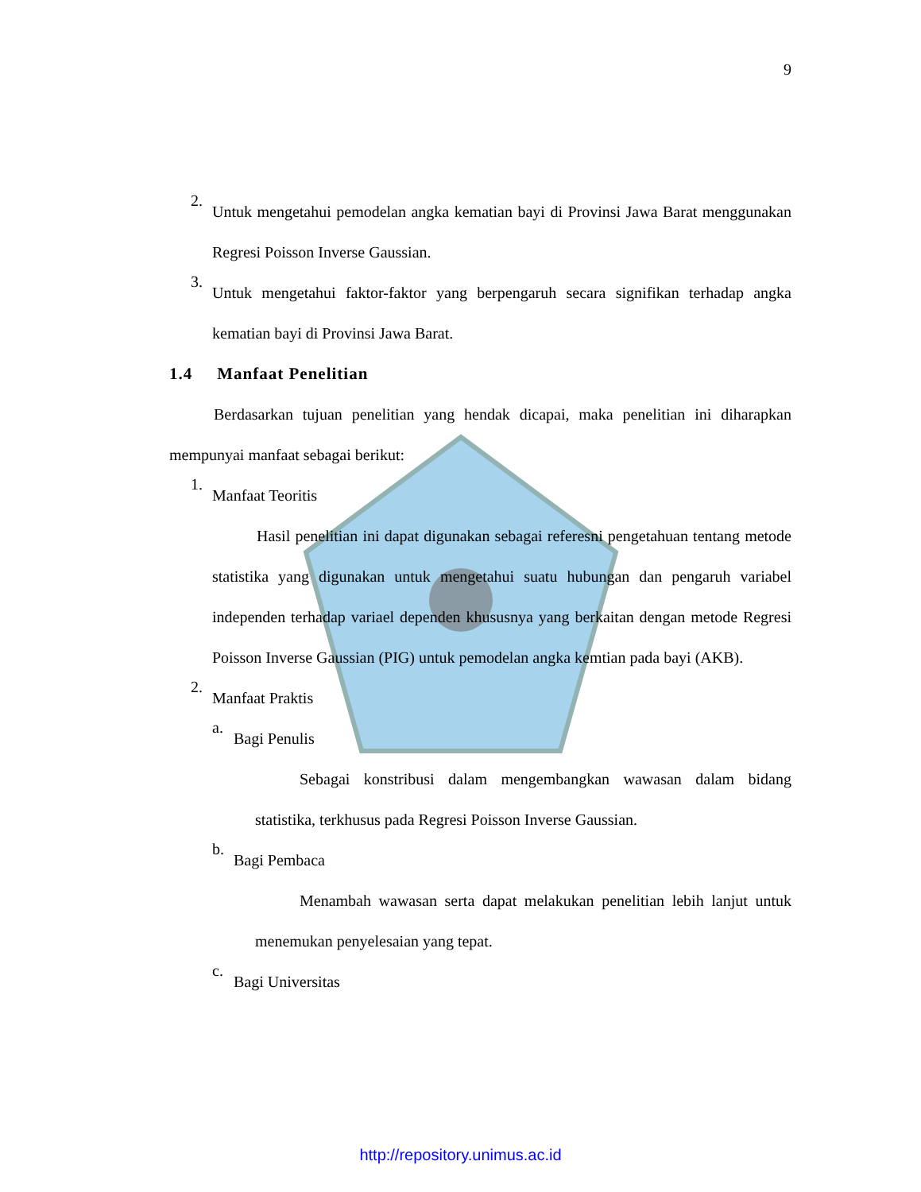9
2.
Untuk mengetahui pemodelan angka kematian bayi di Provinsi Jawa Barat menggunakan Regresi Poisson Inverse Gaussian.
3.
Untuk mengetahui faktor-faktor yang berpengaruh secara signifikan terhadap angka kematian bayi di Provinsi Jawa Barat.
1.4 Manfaat Penelitian
Berdasarkan tujuan penelitian yang hendak dicapai, maka penelitian ini diharapkan mempunyai manfaat sebagai berikut:
1.
Manfaat Teoritis
Hasil penelitian ini dapat digunakan sebagai referesni pengetahuan tentang metode statistika yang digunakan untuk mengetahui suatu hubungan dan pengaruh variabel independen terhadap variael dependen khususnya yang berkaitan dengan metode Regresi Poisson Inverse Gaussian (PIG) untuk pemodelan angka kemtian pada bayi (AKB).
2.
Manfaat Praktis
a.
Bagi Penulis
Sebagai konstribusi dalam mengembangkan wawasan dalam bidang statistika, terkhusus pada Regresi Poisson Inverse Gaussian.
b.
Bagi Pembaca
Menambah wawasan serta dapat melakukan penelitian lebih lanjut untuk menemukan penyelesaian yang tepat.
c.
Bagi Universitas
http://repository.unimus.ac.id